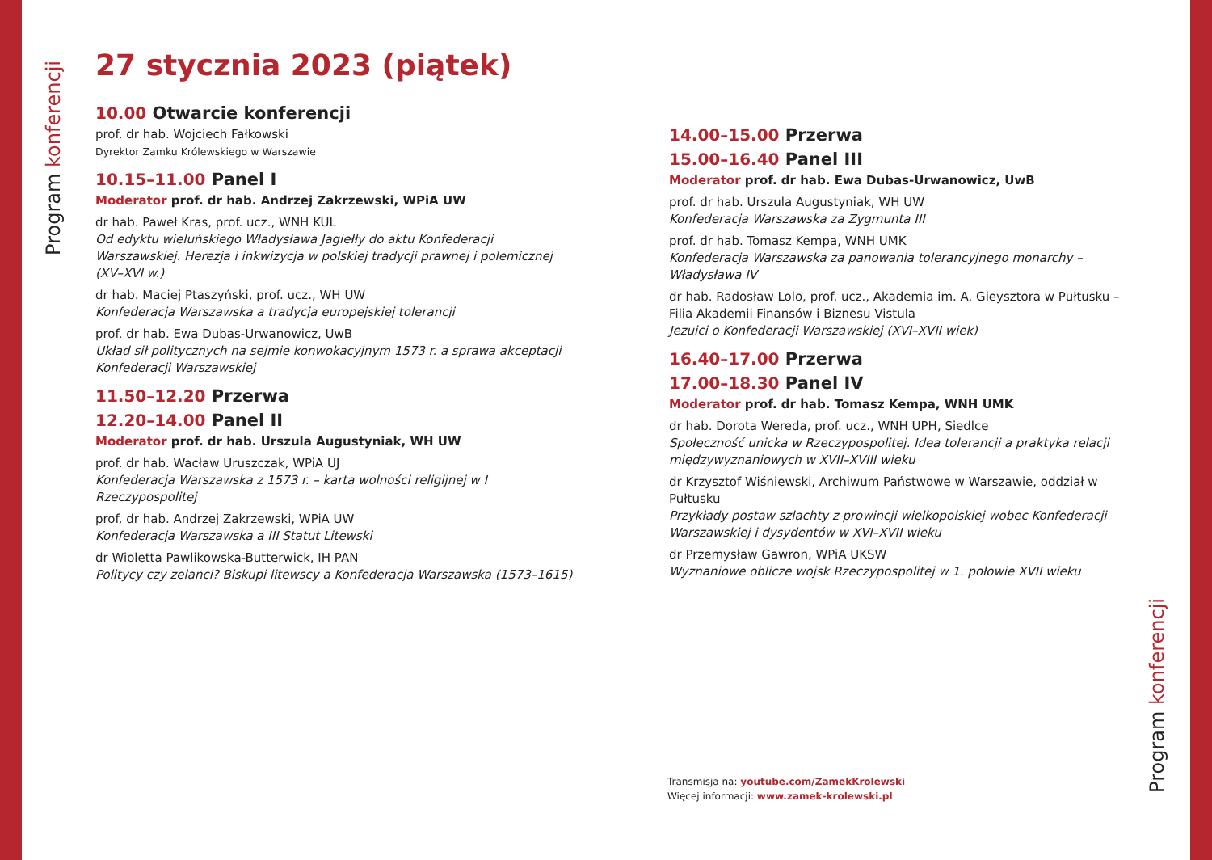Program konferencji
27 stycznia 2023 (piątek)
10.00 Otwarcie konferencji
prof. dr hab. Wojciech Fałkowski
Dyrektor Zamku Królewskiego w Warszawie
10.15–11.00 Panel I
Moderator prof. dr hab. Andrzej Zakrzewski, WPiA UW
dr hab. Paweł Kras, prof. ucz., WNH KUL
Od edyktu wieluńskiego Władysława Jagiełły do aktu Konfederacji Warszawskiej. Herezja i inkwizycja w polskiej tradycji prawnej i polemicznej (XV–XVI w.)
dr hab. Maciej Ptaszyński, prof. ucz., WH UW
Konfederacja Warszawska a tradycja europejskiej tolerancji
prof. dr hab. Ewa Dubas-Urwanowicz, UwB
Układ sił politycznych na sejmie konwokacyjnym 1573 r. a sprawa akceptacji Konfederacji Warszawskiej
11.50–12.20 Przerwa
12.20–14.00 Panel II
Moderator prof. dr hab. Urszula Augustyniak, WH UW
prof. dr hab. Wacław Uruszczak, WPiA UJ
Konfederacja Warszawska z 1573 r. – karta wolności religijnej w I Rzeczypospolitej
prof. dr hab. Andrzej Zakrzewski, WPiA UW
Konfederacja Warszawska a III Statut Litewski
dr Wioletta Pawlikowska-Butterwick, IH PAN
Politycy czy zelanci? Biskupi litewscy a Konfederacja Warszawska (1573–1615)
14.00–15.00 Przerwa
15.00–16.40 Panel III
Moderator prof. dr hab. Ewa Dubas-Urwanowicz, UwB
prof. dr hab. Urszula Augustyniak, WH UW
Konfederacja Warszawska za Zygmunta III
prof. dr hab. Tomasz Kempa, WNH UMK
Konfederacja Warszawska za panowania tolerancyjnego monarchy – Władysława IV
dr hab. Radosław Lolo, prof. ucz., Akademia im. A. Gieysztora w Pułtusku – Filia Akademii Finansów i Biznesu Vistula
Jezuici o Konfederacji Warszawskiej (XVI–XVII wiek)
16.40–17.00 Przerwa
17.00–18.30 Panel IV
Moderator prof. dr hab. Tomasz Kempa, WNH UMK
dr hab. Dorota Wereda, prof. ucz., WNH UPH, Siedlce
Społeczność unicka w Rzeczypospolitej. Idea tolerancji a praktyka relacji międzywyznaniowych w XVII–XVIII wieku
dr Krzysztof Wiśniewski, Archiwum Państwowe w Warszawie, oddział w Pułtusku
Przykłady postaw szlachty z prowincji wielkopolskiej wobec Konfederacji Warszaw­skiej i dysydentów w XVI–XVII wieku
dr Przemysław Gawron, WPiA UKSW
Wyznaniowe oblicze wojsk Rzeczypospolitej w 1. połowie XVII wieku
Transmisja na: youtube.com/ZamekKrolewski
Więcej informacji: www.zamek-krolewski.pl
Program konferencji